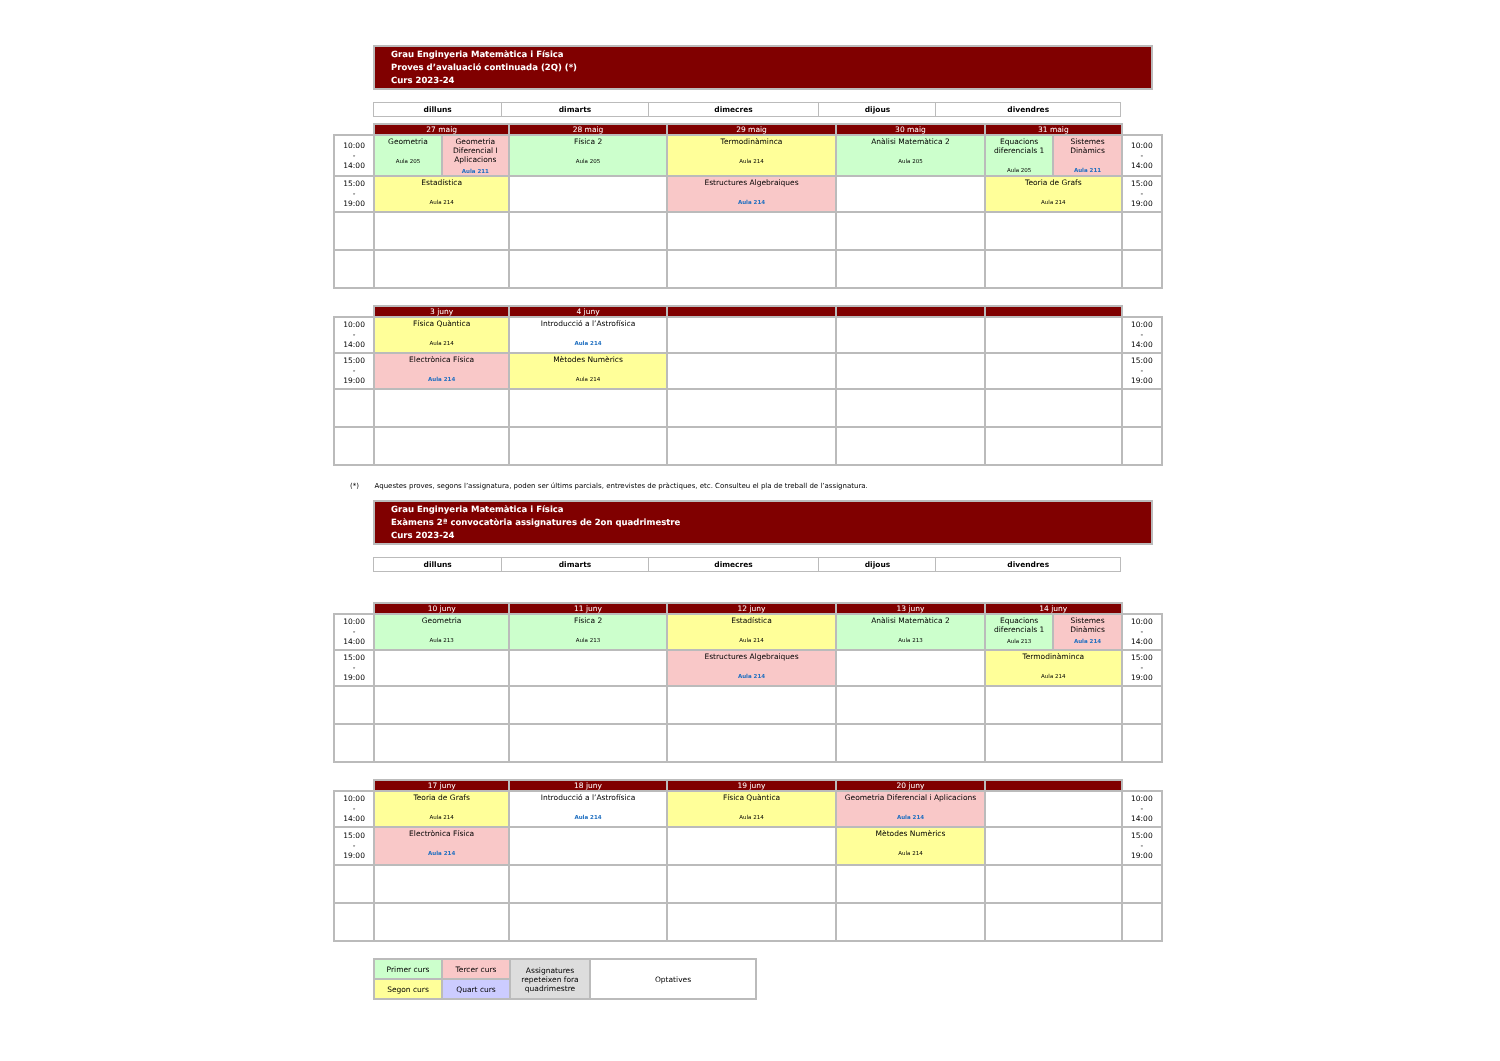Grau Enginyeria Matemàtica i Física
Proves d’avaluació continuada (2Q) (*)
Curs 2023-24
| dilluns | dimarts | dimecres | dijous | divendres |
| | 27 maig | | 28 maig | 29 maig | 30 maig | 31 maig | | |
| 10:00 - 14:00 | Geometria Aula 205 | Geometria Diferencial I Aplicacions Aula 211 | Física 2 Aula 205 | Termodinàminca Aula 214 | Anàlisi Matemàtica 2 Aula 205 | Equacions diferencials 1 Aula 205 | Sistemes Dinàmics Aula 211 | 10:00 - 14:00 |
| 15:00 - 19:00 | Estadística Aula 214 | | | Estructures Algebraiques Aula 214 | | Teoria de Grafs Aula 214 | | 15:00 - 19:00 |
| | 3 juny | 4 juny | | | | |
| 10:00 - 14:00 | Física Quàntica Aula 214 | Introducció a l’Astrofísica Aula 214 | | | | 10:00 - 14:00 |
| 15:00 - 19:00 | Electrònica Física Aula 214 | Mètodes Numèrics Aula 214 | | | | 15:00 - 19:00 |
(*) Aquestes proves, segons l’assignatura, poden ser últims parcials, entrevistes de pràctiques, etc. Consulteu el pla de treball de l’assignatura.
Grau Enginyeria Matemàtica i Física
Exàmens 2ª convocatòria assignatures de 2on quadrimestre
Curs 2023-24
| dilluns | dimarts | dimecres | dijous | divendres |
| | 10 juny | 11 juny | 12 juny | 13 juny | 14 juny | | |
| 10:00 - 14:00 | Geometria Aula 213 | Física 2 Aula 213 | Estadística Aula 214 | Anàlisi Matemàtica 2 Aula 213 | Equacions diferencials 1 Aula 213 | Sistemes Dinàmics Aula 214 | 10:00 - 14:00 |
| 15:00 - 19:00 | | | Estructures Algebraiques Aula 214 | | Termodinàminca Aula 214 | | 15:00 - 19:00 |
| | 17 juny | 18 juny | 19 juny | 20 juny | | |
| 10:00 - 14:00 | Teoria de Grafs Aula 214 | Introducció a l’Astrofísica Aula 214 | Física Quàntica Aula 214 | Geometria Diferencial i Aplicacions Aula 214 | | 10:00 - 14:00 |
| 15:00 - 19:00 | Electrònica Física Aula 214 | | | Mètodes Numèrics Aula 214 | | 15:00 - 19:00 |
| Primer curs | Tercer curs | Assignatures repeteixen fora quadrimestre | Optatives |
| Segon curs | Quart curs | | |